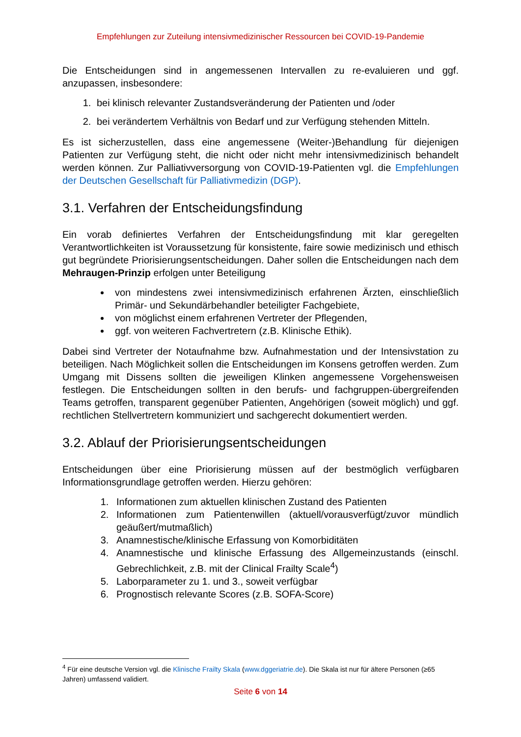Empfehlungen zur Zuteilung intensivmedizinischer Ressourcen bei COVID-19-Pandemie
Die Entscheidungen sind in angemessenen Intervallen zu re-evaluieren und ggf. anzupassen, insbesondere:
1. bei klinisch relevanter Zustandsveränderung der Patienten und /oder
2. bei verändertem Verhältnis von Bedarf und zur Verfügung stehenden Mitteln.
Es ist sicherzustellen, dass eine angemessene (Weiter-)Behandlung für diejenigen Patienten zur Verfügung steht, die nicht oder nicht mehr intensivmedizinisch behandelt werden können. Zur Palliativversorgung von COVID-19-Patienten vgl. die Empfehlungen der Deutschen Gesellschaft für Palliativmedizin (DGP).
3.1. Verfahren der Entscheidungsfindung
Ein vorab definiertes Verfahren der Entscheidungsfindung mit klar geregelten Verantwortlichkeiten ist Voraussetzung für konsistente, faire sowie medizinisch und ethisch gut begründete Priorisierungsentscheidungen. Daher sollen die Entscheidungen nach dem Mehraugen-Prinzip erfolgen unter Beteiligung
von mindestens zwei intensivmedizinisch erfahrenen Ärzten, einschließlich Primär- und Sekundärbehandler beteiligter Fachgebiete,
von möglichst einem erfahrenen Vertreter der Pflegenden,
ggf. von weiteren Fachvertretern (z.B. Klinische Ethik).
Dabei sind Vertreter der Notaufnahme bzw. Aufnahmestation und der Intensivstation zu beteiligen. Nach Möglichkeit sollen die Entscheidungen im Konsens getroffen werden. Zum Umgang mit Dissens sollten die jeweiligen Klinken angemessene Vorgehensweisen festlegen. Die Entscheidungen sollten in den berufs- und fachgruppen-übergreifenden Teams getroffen, transparent gegenüber Patienten, Angehörigen (soweit möglich) und ggf. rechtlichen Stellvertretern kommuniziert und sachgerecht dokumentiert werden.
3.2. Ablauf der Priorisierungsentscheidungen
Entscheidungen über eine Priorisierung müssen auf der bestmöglich verfügbaren Informationsgrundlage getroffen werden. Hierzu gehören:
1. Informationen zum aktuellen klinischen Zustand des Patienten
2. Informationen zum Patientenwillen (aktuell/vorausverfügt/zuvor mündlich geäußert/mutmaßlich)
3. Anamnestische/klinische Erfassung von Komorbiditäten
4. Anamnestische und klinische Erfassung des Allgemeinzustands (einschl. Gebrechlichkeit, z.B. mit der Clinical Frailty Scale<sup>4</sup>)
5. Laborparameter zu 1. und 3., soweit verfügbar
6. Prognostisch relevante Scores (z.B. SOFA-Score)
<sup>4</sup> Für eine deutsche Version vgl. die Klinische Frailty Skala (www.dggeriatrie.de). Die Skala ist nur für ältere Personen (≥65 Jahren) umfassend validiert.
Seite 6 von 14